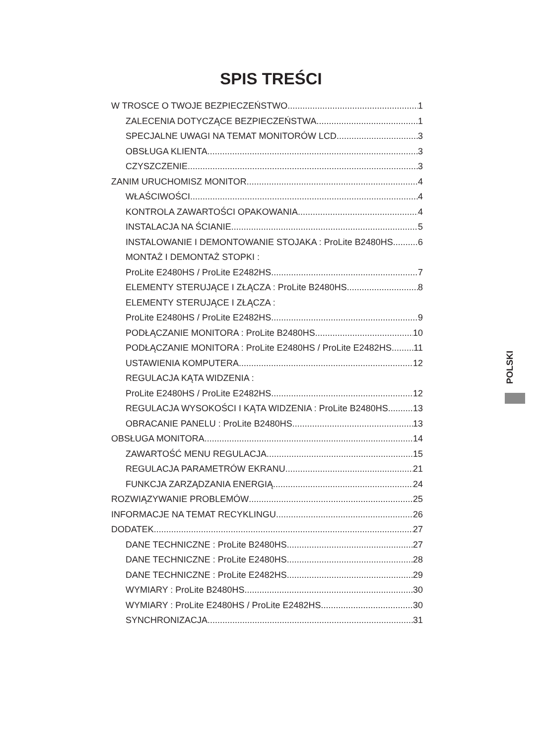SPIS TREŚCI
W TROSCE O TWOJE BEZPIECZEŃSTWO 1
ZALECENIA DOTYCZĄCE BEZPIECZEŃSTWA 1
SPECJALNE UWAGI NA TEMAT MONITORÓW LCD 3
OBSŁUGA KLIENTA 3
CZYSZCZENIE 3
ZANIM URUCHOMISZ MONITOR 4
WŁAŚCIWOŚCI 4
KONTROLA ZAWARTOŚCI OPAKOWANIA 4
INSTALACJA NA ŚCIANIE 5
INSTALOWANIE I DEMONTOWANIE STOJAKA : ProLite B2480HS 6
MONTAŻ I DEMONTAŻ STOPKI :
ProLite E2480HS / ProLite E2482HS 7
ELEMENTY STERUJĄCE I ZŁĄCZA : ProLite B2480HS 8
ELEMENTY STERUJĄCE I ZŁĄCZA :
ProLite E2480HS / ProLite E2482HS 9
PODŁĄCZANIE MONITORA : ProLite B2480HS 10
PODŁĄCZANIE MONITORA : ProLite E2480HS / ProLite E2482HS 11
USTAWIENIA KOMPUTERA 12
REGULACJA KĄTA WIDZENIA :
ProLite E2480HS / ProLite E2482HS 12
REGULACJA WYSOKOŚCI I KĄTA WIDZENIA : ProLite B2480HS 13
OBRACANIE PANELU : ProLite B2480HS 13
OBSŁUGA MONITORA 14
ZAWARTOŚĆ MENU REGULACJA 15
REGULACJA PARAMETRÓW EKRANU 21
FUNKCJA ZARZĄDZANIA ENERGIĄ 24
ROZWIĄZYWANIE PROBLEMÓW 25
INFORMACJE NA TEMAT RECYKLINGU 26
DODATEK 27
DANE TECHNICZNE : ProLite B2480HS 27
DANE TECHNICZNE : ProLite E2480HS 28
DANE TECHNICZNE : ProLite E2482HS 29
WYMIARY : ProLite B2480HS 30
WYMIARY : ProLite E2480HS / ProLite E2482HS 30
SYNCHRONIZACJA 31
POLSKI